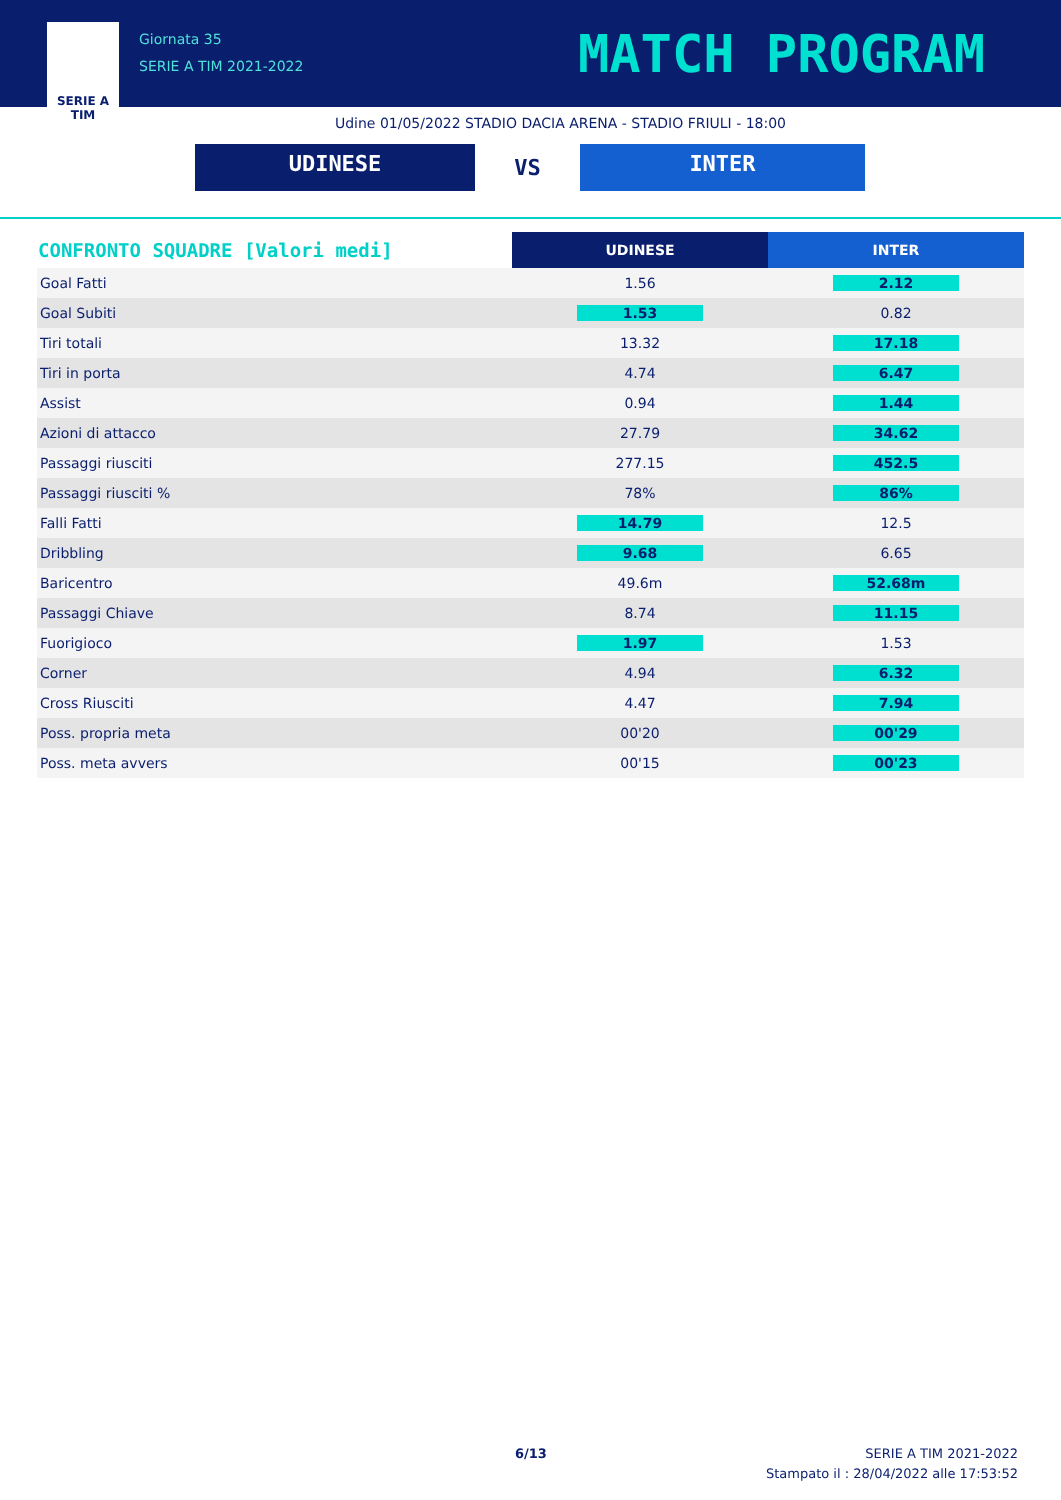SERIE A
TIM
Giornata 35
SERIE A TIM 2021-2022
MATCH PROGRAM
Udine 01/05/2022 STADIO DACIA ARENA - STADIO FRIULI - 18:00
UDINESE
VS
INTER
| CONFRONTO SQUADRE [Valori medi] | UDINESE | INTER |
| --- | --- | --- |
| Goal Fatti | 1.56 | 2.12 |
| Goal Subiti | 1.53 | 0.82 |
| Tiri totali | 13.32 | 17.18 |
| Tiri in porta | 4.74 | 6.47 |
| Assist | 0.94 | 1.44 |
| Azioni di attacco | 27.79 | 34.62 |
| Passaggi riusciti | 277.15 | 452.5 |
| Passaggi riusciti % | 78% | 86% |
| Falli Fatti | 14.79 | 12.5 |
| Dribbling | 9.68 | 6.65 |
| Baricentro | 49.6m | 52.68m |
| Passaggi Chiave | 8.74 | 11.15 |
| Fuorigioco | 1.97 | 1.53 |
| Corner | 4.94 | 6.32 |
| Cross Riusciti | 4.47 | 7.94 |
| Poss. propria meta | 00'20 | 00'29 |
| Poss. meta avvers | 00'15 | 00'23 |
6/13
SERIE A TIM 2021-2022
Stampato il : 28/04/2022 alle 17:53:52